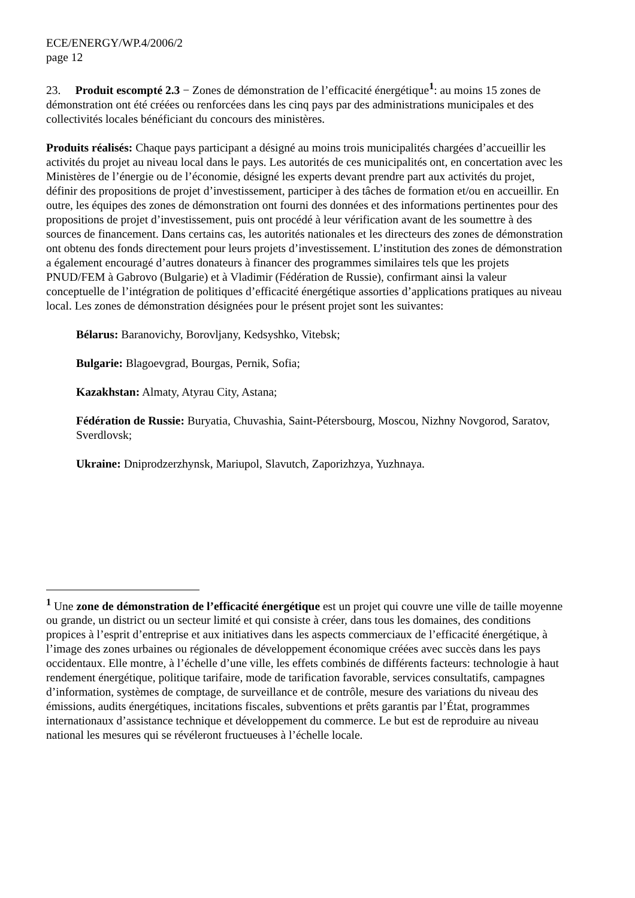ECE/ENERGY/WP.4/2006/2
page 12
23. Produit escompté 2.3 − Zones de démonstration de l’efficacité énergétique<sup>1</sup>: au moins 15 zones de démonstration ont été créées ou renforcées dans les cinq pays par des administrations municipales et des collectivités locales bénéficiant du concours des ministères.
Produits réalisés: Chaque pays participant a désigné au moins trois municipalités chargées d’accueillir les activités du projet au niveau local dans le pays. Les autorités de ces municipalités ont, en concertation avec les Ministères de l’énergie ou de l’économie, désigné les experts devant prendre part aux activités du projet, définir des propositions de projet d’investissement, participer à des tâches de formation et/ou en accueillir. En outre, les équipes des zones de démonstration ont fourni des données et des informations pertinentes pour des propositions de projet d’investissement, puis ont procédé à leur vérification avant de les soumettre à des sources de financement. Dans certains cas, les autorités nationales et les directeurs des zones de démonstration ont obtenu des fonds directement pour leurs projets d’investissement. L’institution des zones de démonstration a également encouragé d’autres donateurs à financer des programmes similaires tels que les projets PNUD/FEM à Gabrovo (Bulgarie) et à Vladimir (Fédération de Russie), confirmant ainsi la valeur conceptuelle de l’intégration de politiques d’efficacité énergétique assorties d’applications pratiques au niveau local. Les zones de démonstration désignées pour le présent projet sont les suivantes:
Bélarus: Baranovichy, Borovljany, Kedsyshko, Vitebsk;
Bulgarie: Blagoevgrad, Bourgas, Pernik, Sofia;
Kazakhstan: Almaty, Atyrau City, Astana;
Fédération de Russie: Buryatia, Chuvashia, Saint-Pétersbourg, Moscou, Nizhny Novgorod, Saratov, Sverdlovsk;
Ukraine: Dniprodzerzhynsk, Mariupol, Slavutch, Zaporizhzya, Yuzhnaya.
<sup>1</sup> Une zone de démonstration de l’efficacité énergétique est un projet qui couvre une ville de taille moyenne ou grande, un district ou un secteur limité et qui consiste à créer, dans tous les domaines, des conditions propices à l’esprit d’entreprise et aux initiatives dans les aspects commerciaux de l’efficacité énergétique, à l’image des zones urbaines ou régionales de développement économique créées avec succès dans les pays occidentaux. Elle montre, à l’échelle d’une ville, les effets combinés de différents facteurs: technologie à haut rendement énergétique, politique tarifaire, mode de tarification favorable, services consultatifs, campagnes d’information, systèmes de comptage, de surveillance et de contrôle, mesure des variations du niveau des émissions, audits énergétiques, incitations fiscales, subventions et prêts garantis par l’État, programmes internationaux d’assistance technique et développement du commerce. Le but est de reproduire au niveau national les mesures qui se révéleront fructueuses à l’échelle locale.